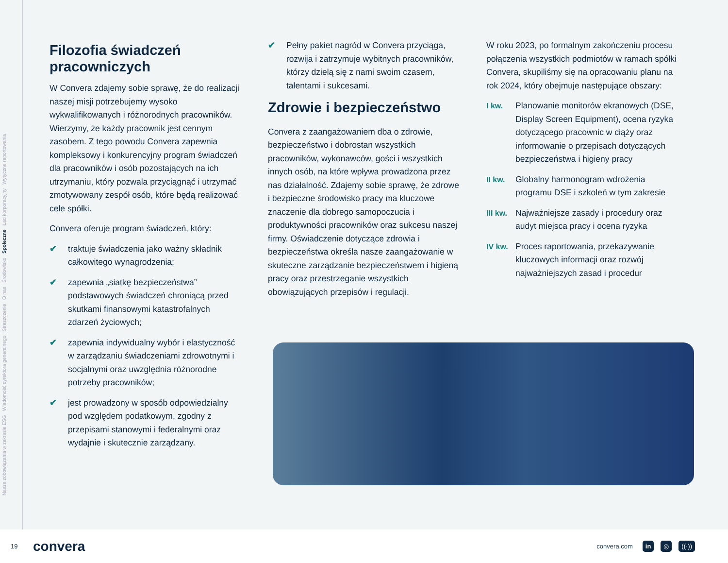Nasze zobowiązania w zakresie ESG Wiadomość dyrektora generalnego Streszczenie O nas Środowisko Społeczne Ład korporacyjny Wytyczne raportowania
Filozofia świadczeń pracowniczych
W Convera zdajemy sobie sprawę, że do realizacji naszej misji potrzebujemy wysoko wykwalifikowanych i różnorodnych pracowników. Wierzymy, że każdy pracownik jest cennym zasobem. Z tego powodu Convera zapewnia kompleksowy i konkurencyjny program świadczeń dla pracowników i osób pozostających na ich utrzymaniu, który pozwala przyciągnąć i utrzymać zmotywowany zespół osób, które będą realizować cele spółki.
Convera oferuje program świadczeń, który:
✔ traktuje świadczenia jako ważny składnik całkowitego wynagrodzenia;
✔ zapewnia „siatkę bezpieczeństwa” podstawowych świadczeń chroniącą przed skutkami finansowymi katastrofalnych zdarzeń życiowych;
✔ zapewnia indywidualny wybór i elastyczność w zarządzaniu świadczeniami zdrowotnymi i socjalnymi oraz uwzględnia różnorodne potrzeby pracowników;
✔ jest prowadzony w sposób odpowiedzialny pod względem podatkowym, zgodny z przepisami stanowymi i federalnymi oraz wydajnie i skutecznie zarządzany.
✔ Pełny pakiet nagród w Convera przyciąga, rozwija i zatrzymuje wybitnych pracowników, którzy dzielą się z nami swoim czasem, talentami i sukcesami.
Zdrowie i bezpieczeństwo
Convera z zaangażowaniem dba o zdrowie, bezpieczeństwo i dobrostan wszystkich pracowników, wykonawców, gości i wszystkich innych osób, na które wpływa prowadzona przez nas działalność. Zdajemy sobie sprawę, że zdrowe i bezpieczne środowisko pracy ma kluczowe znaczenie dla dobrego samopoczucia i produktywności pracowników oraz sukcesu naszej firmy. Oświadczenie dotyczące zdrowia i bezpieczeństwa określa nasze zaangażowanie w skuteczne zarządzanie bezpieczeństwem i higieną pracy oraz przestrzeganie wszystkich obowiązujących przepisów i regulacji.
W roku 2023, po formalnym zakończeniu procesu połączenia wszystkich podmiotów w ramach spółki Convera, skupiliśmy się na opracowaniu planu na rok 2024, który obejmuje następujące obszary:
I kw. Planowanie monitorów ekranowych (DSE, Display Screen Equipment), ocena ryzyka dotyczącego pracownic w ciąży oraz informowanie o przepisach dotyczących bezpieczeństwa i higieny pracy
II kw. Globalny harmonogram wdrożenia programu DSE i szkoleń w tym zakresie
III kw.
Najważniejsze zasady i procedury oraz audyt miejsca pracy i ocena ryzyka
IV kw. Proces raportowania, przekazywanie kluczowych informacji oraz rozwój najważniejszych zasad i procedur
19 convera convera.com in ◎ ((·))